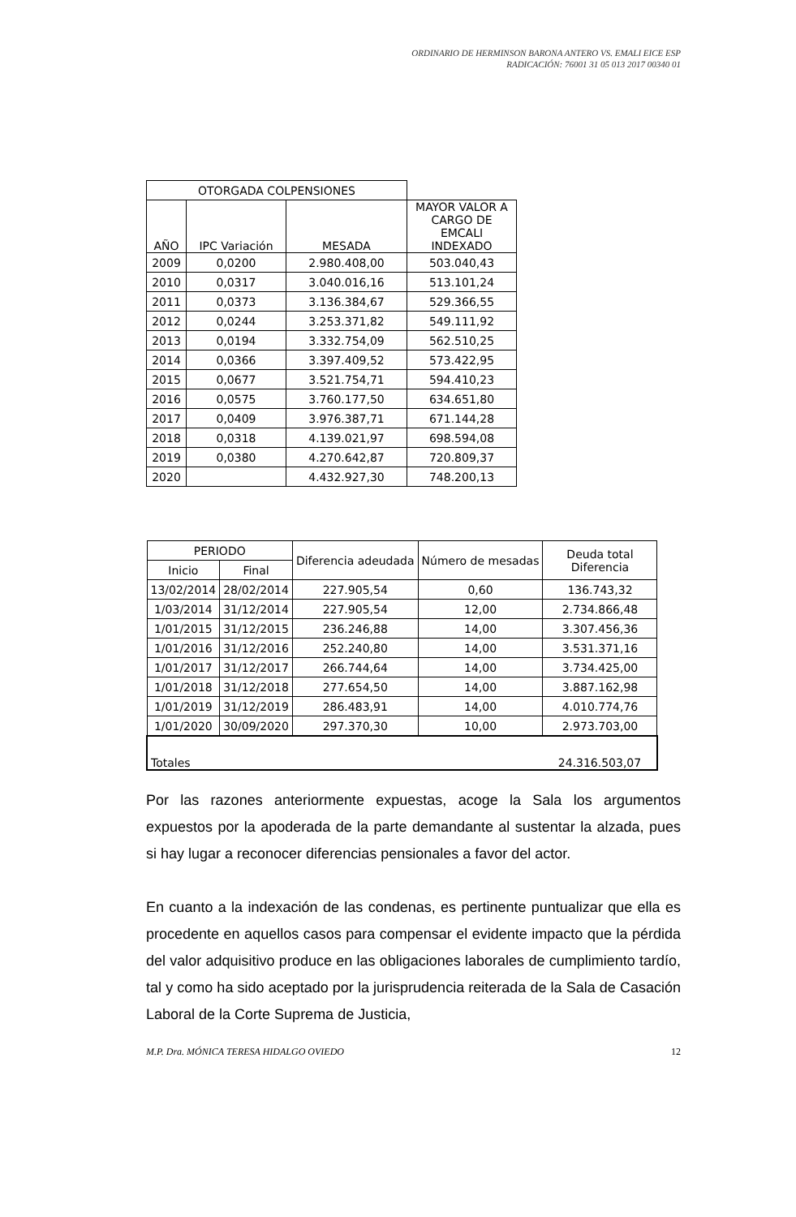ORDINARIO DE HERMINSON BARONA ANTERO VS. EMALI EICE ESP
RADICACIÓN: 76001 31 05 013 2017 00340 01
| OTORGADA COLPENSIONES | | | |
| AÑO | IPC Variación | MESADA | MAYOR VALOR A CARGO DE EMCALI INDEXADO |
| 2009 | 0,0200 | 2.980.408,00 | 503.040,43 |
| 2010 | 0,0317 | 3.040.016,16 | 513.101,24 |
| 2011 | 0,0373 | 3.136.384,67 | 529.366,55 |
| 2012 | 0,0244 | 3.253.371,82 | 549.111,92 |
| 2013 | 0,0194 | 3.332.754,09 | 562.510,25 |
| 2014 | 0,0366 | 3.397.409,52 | 573.422,95 |
| 2015 | 0,0677 | 3.521.754,71 | 594.410,23 |
| 2016 | 0,0575 | 3.760.177,50 | 634.651,80 |
| 2017 | 0,0409 | 3.976.387,71 | 671.144,28 |
| 2018 | 0,0318 | 4.139.021,97 | 698.594,08 |
| 2019 | 0,0380 | 4.270.642,87 | 720.809,37 |
| 2020 | | 4.432.927,30 | 748.200,13 |
| PERIODO | | Diferencia adeudada | Número de mesadas | Deuda total Diferencia |
| --- | --- | --- | --- | --- |
| Inicio | Final | | | |
| 13/02/2014 | 28/02/2014 | 227.905,54 | 0,60 | 136.743,32 |
| 1/03/2014 | 31/12/2014 | 227.905,54 | 12,00 | 2.734.866,48 |
| 1/01/2015 | 31/12/2015 | 236.246,88 | 14,00 | 3.307.456,36 |
| 1/01/2016 | 31/12/2016 | 252.240,80 | 14,00 | 3.531.371,16 |
| 1/01/2017 | 31/12/2017 | 266.744,64 | 14,00 | 3.734.425,00 |
| 1/01/2018 | 31/12/2018 | 277.654,50 | 14,00 | 3.887.162,98 |
| 1/01/2019 | 31/12/2019 | 286.483,91 | 14,00 | 4.010.774,76 |
| 1/01/2020 | 30/09/2020 | 297.370,30 | 10,00 | 2.973.703,00 |
| Totales | | | | 24.316.503,07 |
Por las razones anteriormente expuestas, acoge la Sala los argumentos expuestos por la apoderada de la parte demandante al sustentar la alzada, pues si hay lugar a reconocer diferencias pensionales a favor del actor.
En cuanto a la indexación de las condenas, es pertinente puntualizar que ella es procedente en aquellos casos para compensar el evidente impacto que la pérdida del valor adquisitivo produce en las obligaciones laborales de cumplimiento tardío, tal y como ha sido aceptado por la jurisprudencia reiterada de la Sala de Casación Laboral de la Corte Suprema de Justicia,
M.P. Dra. MÓNICA TERESA HIDALGO OVIEDO 12